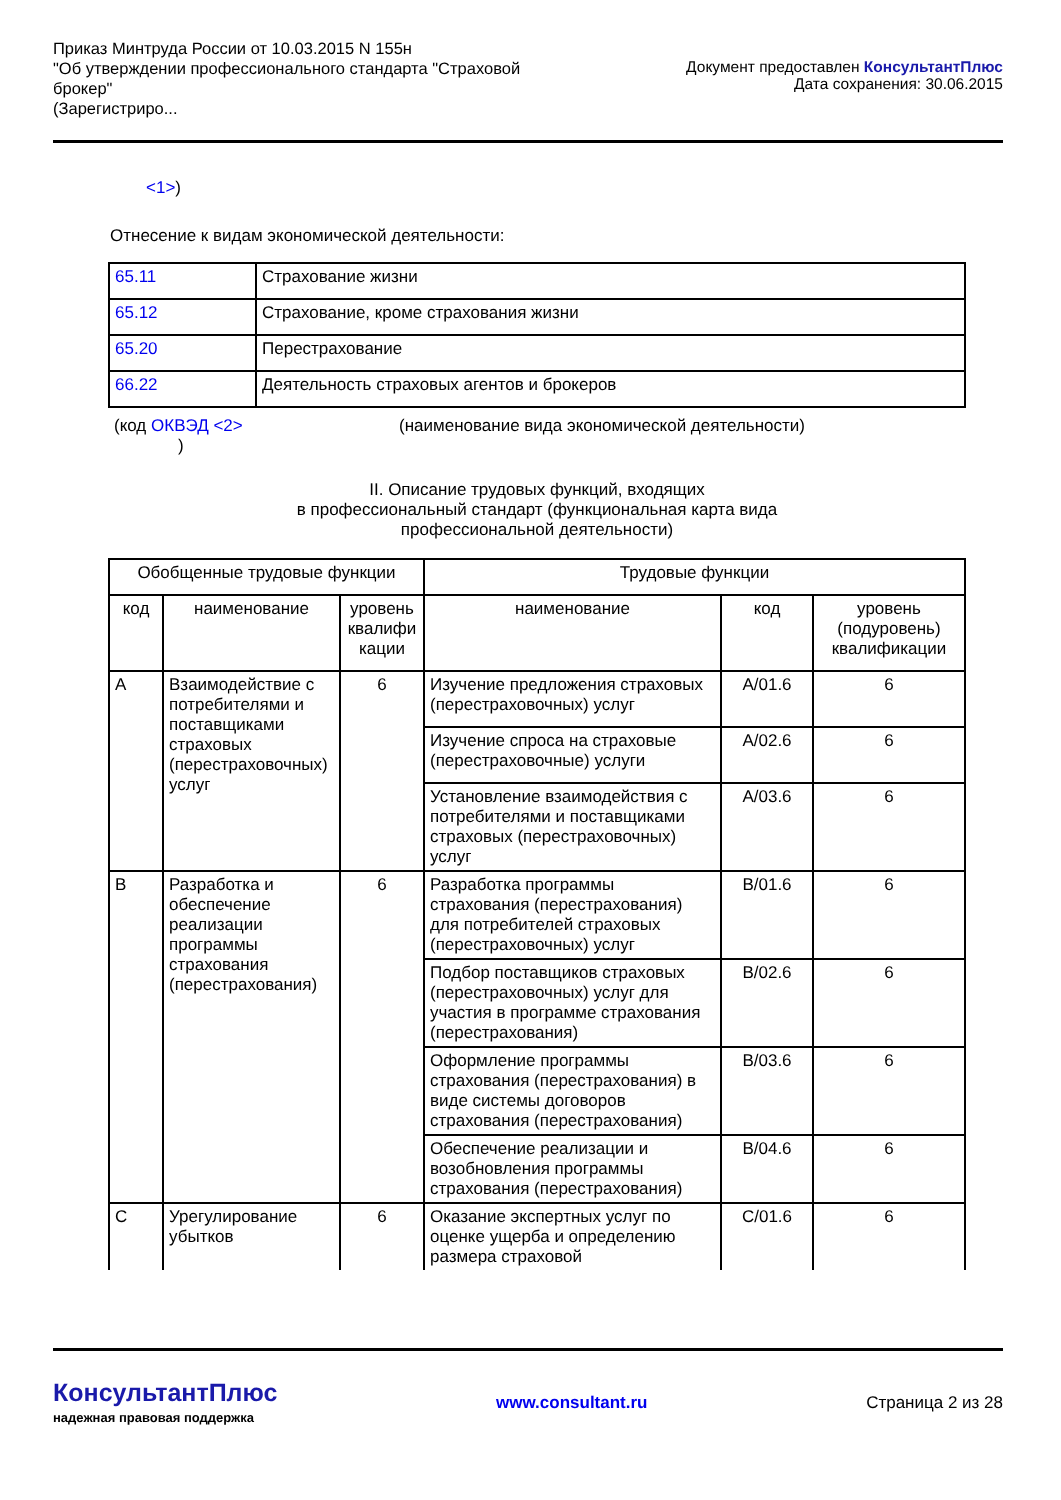Приказ Минтруда России от 10.03.2015 N 155н
"Об утверждении профессионального стандарта "Страховой
брокер"
(Зарегистриро...
Документ предоставлен КонсультантПлюс
Дата сохранения: 30.06.2015
<1>)
Отнесение к видам экономической деятельности:
| 65.11 | Страхование жизни |
| 65.12 | Страхование, кроме страхования жизни |
| 65.20 | Перестрахование |
| 66.22 | Деятельность страховых агентов и брокеров |
(код ОКВЭД <2>
)
(наименование вида экономической деятельности)
II. Описание трудовых функций, входящих
в профессиональный стандарт (функциональная карта вида
профессиональной деятельности)
| Обобщенные трудовые функции | | | Трудовые функции | | |
| --- | --- | --- | --- | --- | --- |
| код | наименование | уровень квалифи кации | наименование | код | уровень (подуровень) квалификации |
| A | Взаимодействие с потребителями и поставщиками страховых (перестраховочных) услуг | 6 | Изучение предложения страховых (перестраховочных) услуг | A/01.6 | 6 |
| | | | Изучение спроса на страховые (перестраховочные) услуги | A/02.6 | 6 |
| | | | Установление взаимодействия с потребителями и поставщиками страховых (перестраховочных) услуг | A/03.6 | 6 |
| B | Разработка и обеспечение реализации программы страхования (перестрахования) | 6 | Разработка программы страхования (перестрахования) для потребителей страховых (перестраховочных) услуг | B/01.6 | 6 |
| | | | Подбор поставщиков страховых (перестраховочных) услуг для участия в программе страхования (перестрахования) | B/02.6 | 6 |
| | | | Оформление программы страхования (перестрахования) в виде системы договоров страхования (перестрахования) | B/03.6 | 6 |
| | | | Обеспечение реализации и возобновления программы страхования (перестрахования) | B/04.6 | 6 |
| C | Урегулирование убытков | 6 | Оказание экспертных услуг по оценке ущерба и определению размера страховой | C/01.6 | 6 |
КонсультантПлюс
надежная правовая поддержка
www.consultant.ru Страница 2 из 28